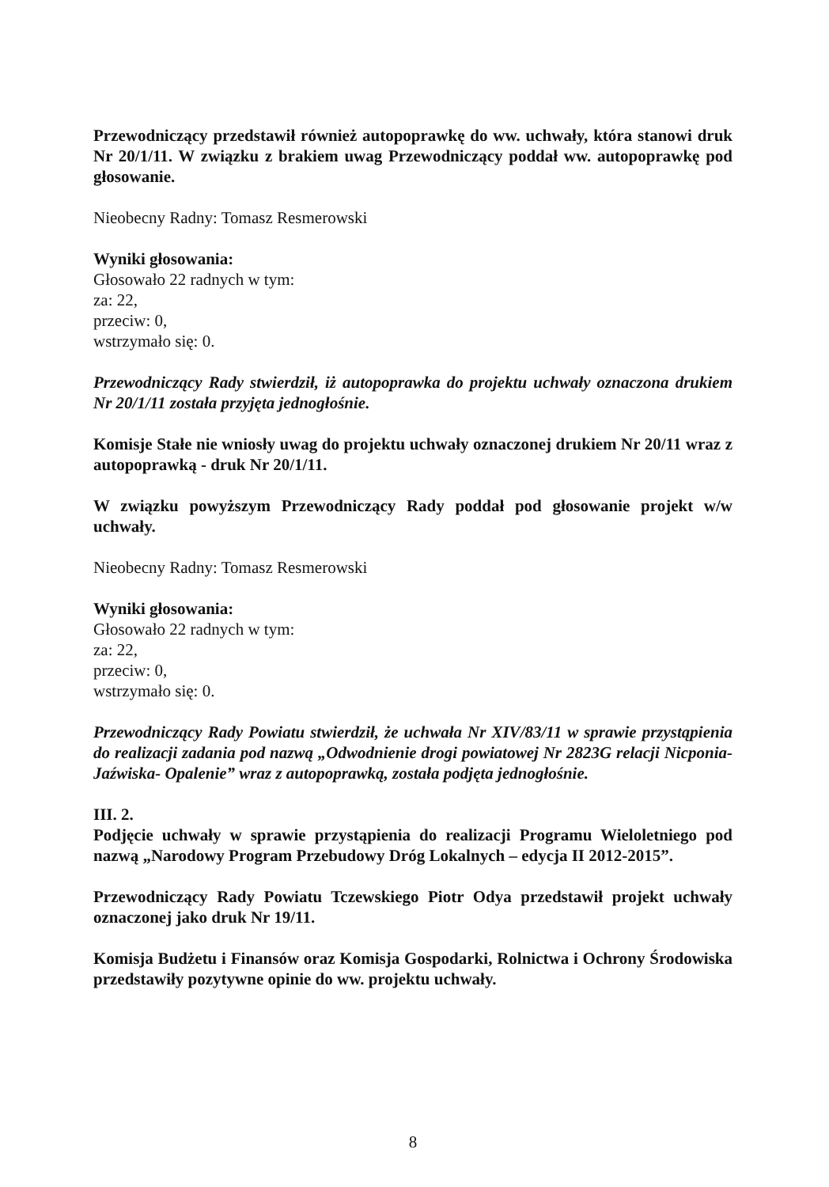Przewodniczący przedstawił również autopoprawkę do ww. uchwały, która stanowi druk Nr 20/1/11. W związku z brakiem uwag Przewodniczący poddał ww. autopoprawkę pod głosowanie.
Nieobecny Radny: Tomasz Resmerowski
Wyniki głosowania:
Głosowało 22 radnych w tym:
za: 22,
przeciw: 0,
wstrzymało się: 0.
Przewodniczący Rady stwierdził, iż autopoprawka do projektu uchwały oznaczona drukiem Nr 20/1/11 została przyjęta jednogłośnie.
Komisje Stałe nie wniosły uwag do projektu uchwały oznaczonej drukiem Nr 20/11 wraz z autopoprawką - druk Nr 20/1/11.
W związku powyższym Przewodniczący Rady poddał pod głosowanie projekt w/w uchwały.
Nieobecny Radny: Tomasz Resmerowski
Wyniki głosowania:
Głosowało 22 radnych w tym:
za: 22,
przeciw: 0,
wstrzymało się: 0.
Przewodniczący Rady Powiatu stwierdził, że uchwała Nr XIV/83/11 w sprawie przystąpienia do realizacji zadania pod nazwą „Odwodnienie drogi powiatowej Nr 2823G relacji Nicponia- Jaźwiska- Opalenie” wraz z autopoprawką, została podjęta jednogłośnie.
III. 2.
Podjęcie uchwały w sprawie przystąpienia do realizacji Programu Wieloletniego pod nazwą „Narodowy Program Przebudowy Dróg Lokalnych – edycja II 2012-2015”.
Przewodniczący Rady Powiatu Tczewskiego Piotr Odya przedstawił projekt uchwały oznaczonej jako druk Nr 19/11.
Komisja Budżetu i Finansów oraz Komisja Gospodarki, Rolnictwa i Ochrony Środowiska przedstawiły pozytywne opinie do ww. projektu uchwały.
8